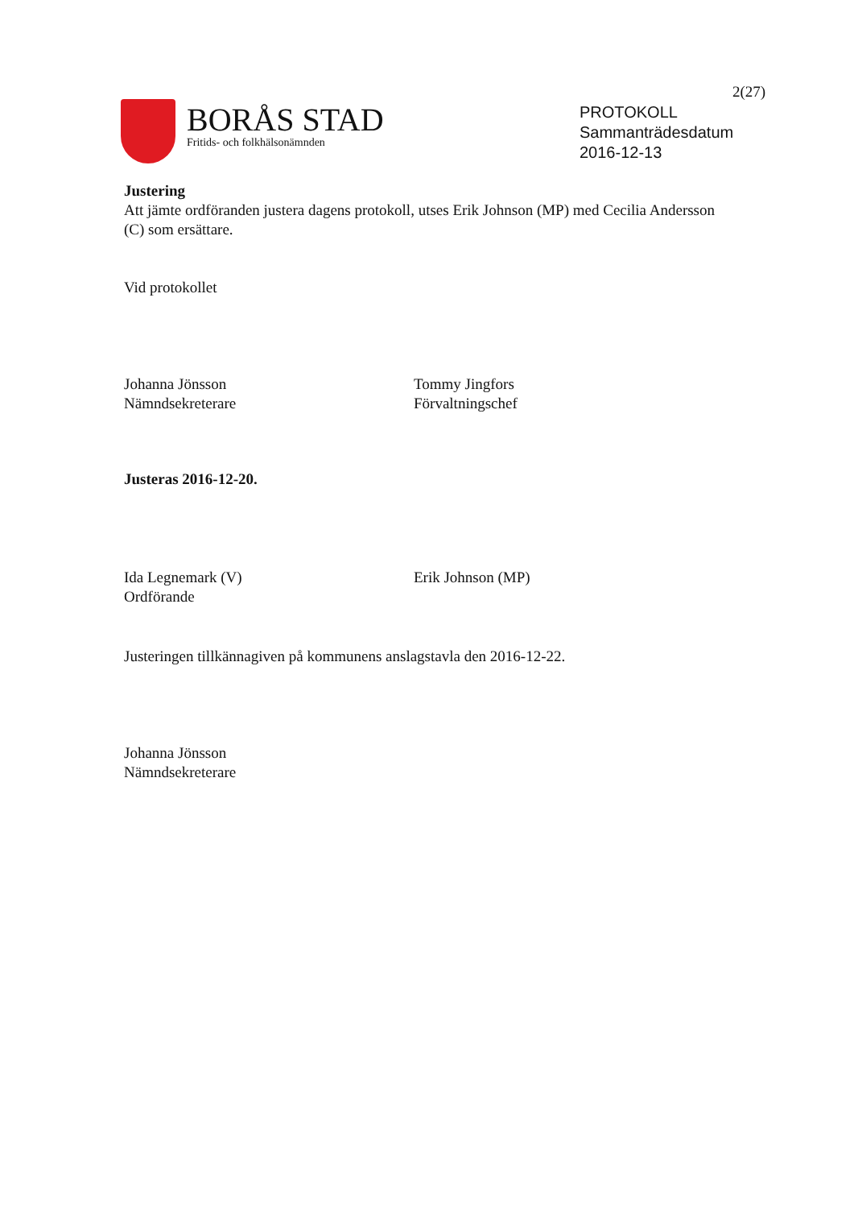2(27)
BORÅS STAD
Fritids- och folkhälsonämnden
PROTOKOLL
Sammanträdesdatum
2016-12-13
Justering
Att jämte ordföranden justera dagens protokoll, utses Erik Johnson (MP) med Cecilia Andersson (C) som ersättare.
Vid protokollet
Johanna Jönsson
Nämndsekreterare
Tommy Jingfors
Förvaltningschef
Justeras 2016-12-20.
Ida Legnemark (V)
Ordförande
Erik Johnson (MP)
Justeringen tillkännagiven på kommunens anslagstavla den 2016-12-22.
Johanna Jönsson
Nämndsekreterare